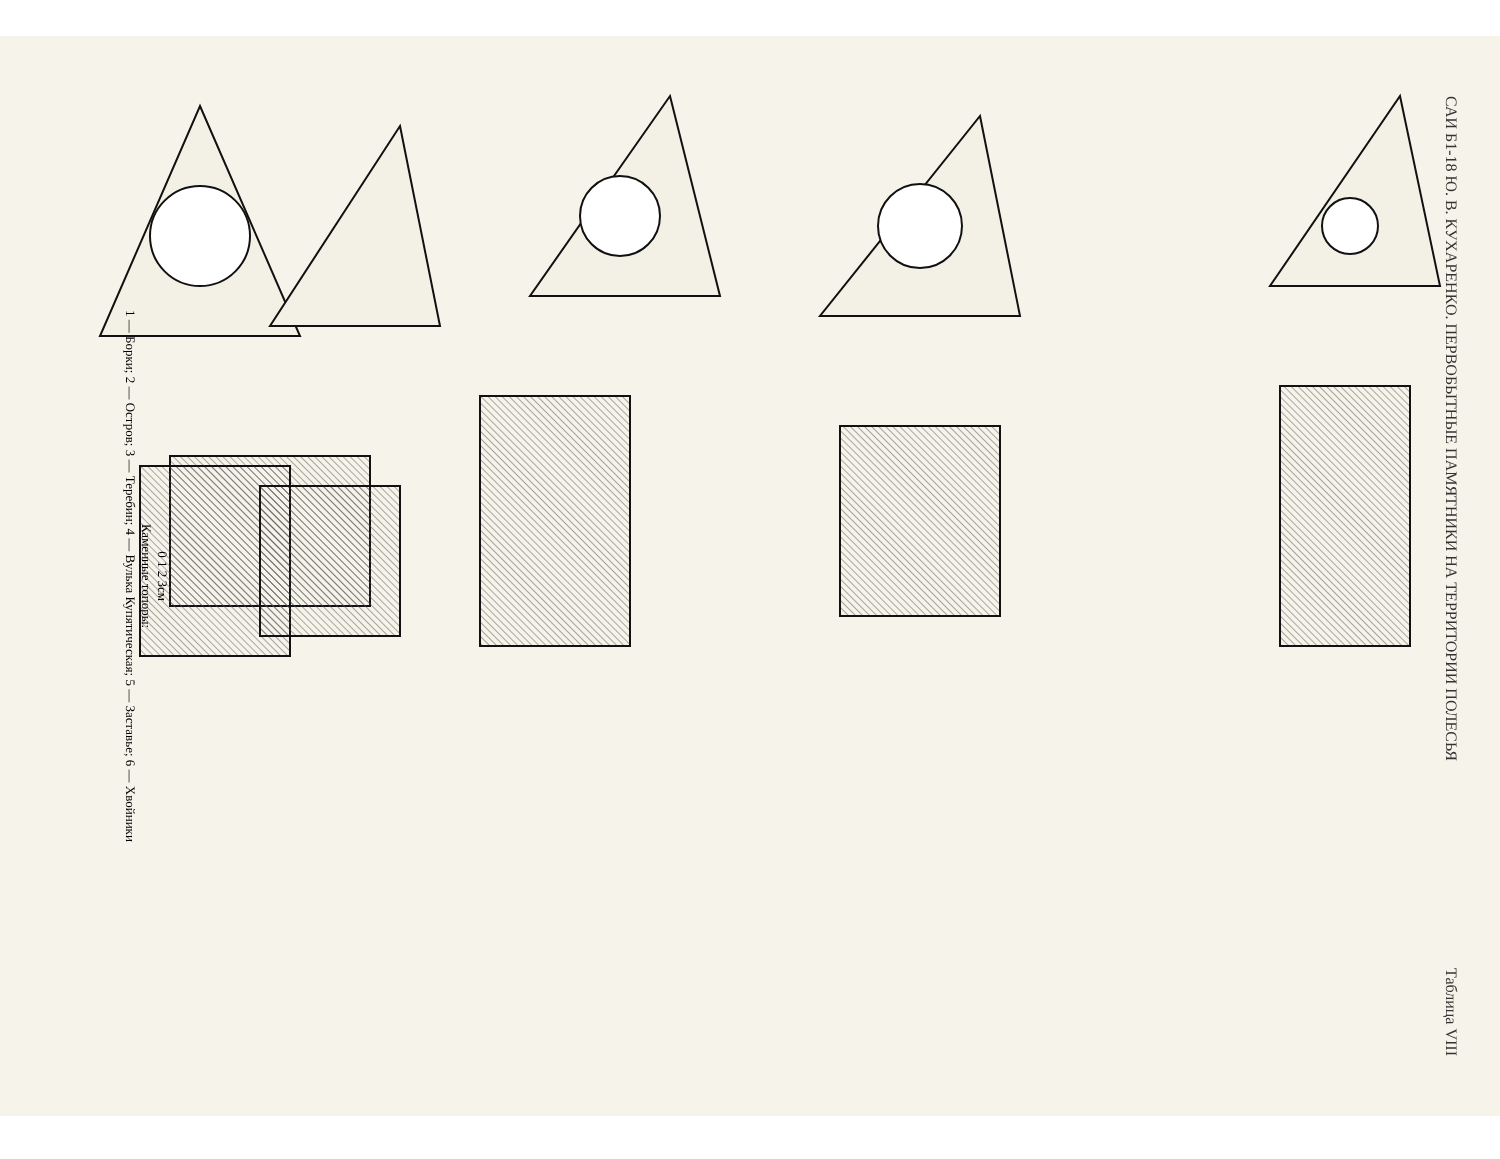САИ Б1-18 Ю. В. КУХАРЕНКО. ПЕРВОБЫТНЫЕ ПАМЯТНИКИ НА ТЕРРИТОРИИ ПОЛЕСЬЯ Таблица VIII
0 1 2 3см
Каменные топоры:
1 — Борки; 2 — Остров; 3 — Теребин; 4 — Вулька Купятическая; 5 — Заставье; 6 — Хвойники